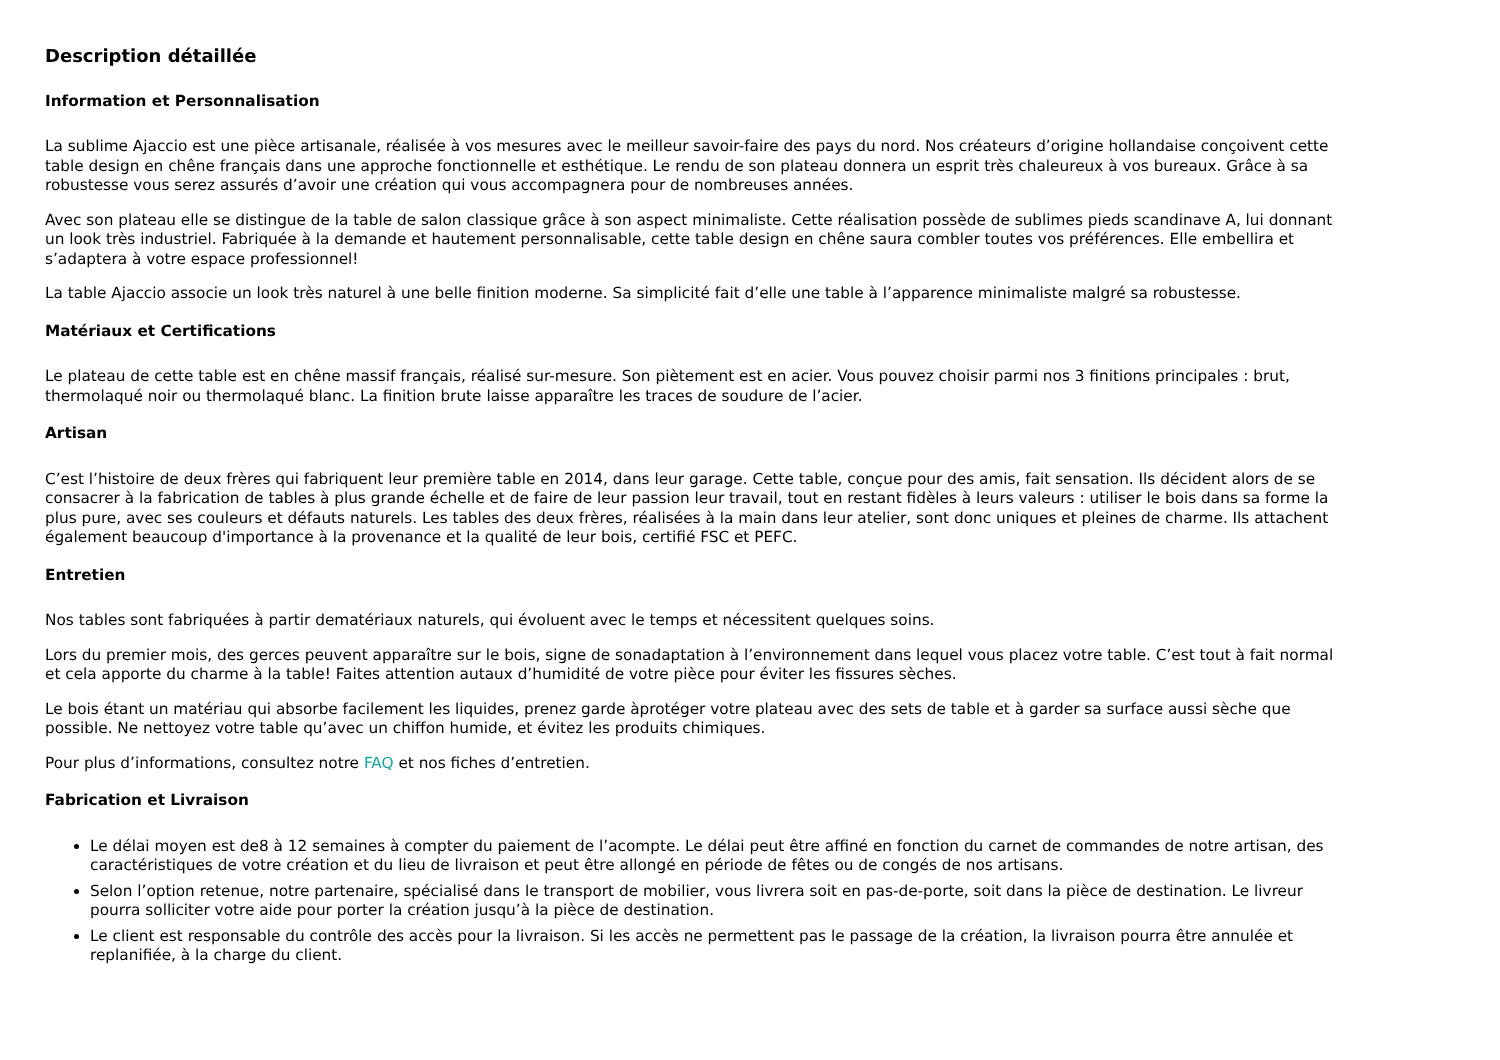Description détaillée
Information et Personnalisation
La sublime Ajaccio est une pièce artisanale, réalisée à vos mesures avec le meilleur savoir-faire des pays du nord. Nos créateurs d’origine hollandaise conçoivent cette table design en chêne français dans une approche fonctionnelle et esthétique. Le rendu de son plateau donnera un esprit très chaleureux à vos bureaux. Grâce à sa robustesse vous serez assurés d’avoir une création qui vous accompagnera pour de nombreuses années.
Avec son plateau elle se distingue de la table de salon classique grâce à son aspect minimaliste. Cette réalisation possède de sublimes pieds scandinave A, lui donnant un look très industriel. Fabriquée à la demande et hautement personnalisable, cette table design en chêne saura combler toutes vos préférences. Elle embellira et s’adaptera à votre espace professionnel!
La table Ajaccio associe un look très naturel à une belle finition moderne. Sa simplicité fait d’elle une table à l’apparence minimaliste malgré sa robustesse.
Matériaux et Certifications
Le plateau de cette table est en chêne massif français, réalisé sur-mesure. Son piètement est en acier. Vous pouvez choisir parmi nos 3 finitions principales : brut, thermolaqué noir ou thermolaqué blanc. La finition brute laisse apparaître les traces de soudure de l’acier.
Artisan
C’est l’histoire de deux frères qui fabriquent leur première table en 2014, dans leur garage. Cette table, conçue pour des amis, fait sensation. Ils décident alors de se consacrer à la fabrication de tables à plus grande échelle et de faire de leur passion leur travail, tout en restant fidèles à leurs valeurs : utiliser le bois dans sa forme la plus pure, avec ses couleurs et défauts naturels. Les tables des deux frères, réalisées à la main dans leur atelier, sont donc uniques et pleines de charme. Ils attachent également beaucoup d'importance à la provenance et la qualité de leur bois, certifié FSC et PEFC.
Entretien
Nos tables sont fabriquées à partir dematériaux naturels, qui évoluent avec le temps et nécessitent quelques soins.
Lors du premier mois, des gerces peuvent apparaître sur le bois, signe de sonadaptation à l’environnement dans lequel vous placez votre table. C’est tout à fait normal et cela apporte du charme à la table! Faites attention autaux d’humidité de votre pièce pour éviter les fissures sèches.
Le bois étant un matériau qui absorbe facilement les liquides, prenez garde àprotéger votre plateau avec des sets de table et à garder sa surface aussi sèche que possible. Ne nettoyez votre table qu’avec un chiffon humide, et évitez les produits chimiques.
Pour plus d’informations, consultez notre FAQ et nos fiches d’entretien.
Fabrication et Livraison
Le délai moyen est de8 à 12 semaines à compter du paiement de l’acompte. Le délai peut être affiné en fonction du carnet de commandes de notre artisan, des caractéristiques de votre création et du lieu de livraison et peut être allongé en période de fêtes ou de congés de nos artisans.
Selon l’option retenue, notre partenaire, spécialisé dans le transport de mobilier, vous livrera soit en pas-de-porte, soit dans la pièce de destination. Le livreur pourra solliciter votre aide pour porter la création jusqu’à la pièce de destination.
Le client est responsable du contrôle des accès pour la livraison. Si les accès ne permettent pas le passage de la création, la livraison pourra être annulée et replanifiée, à la charge du client.